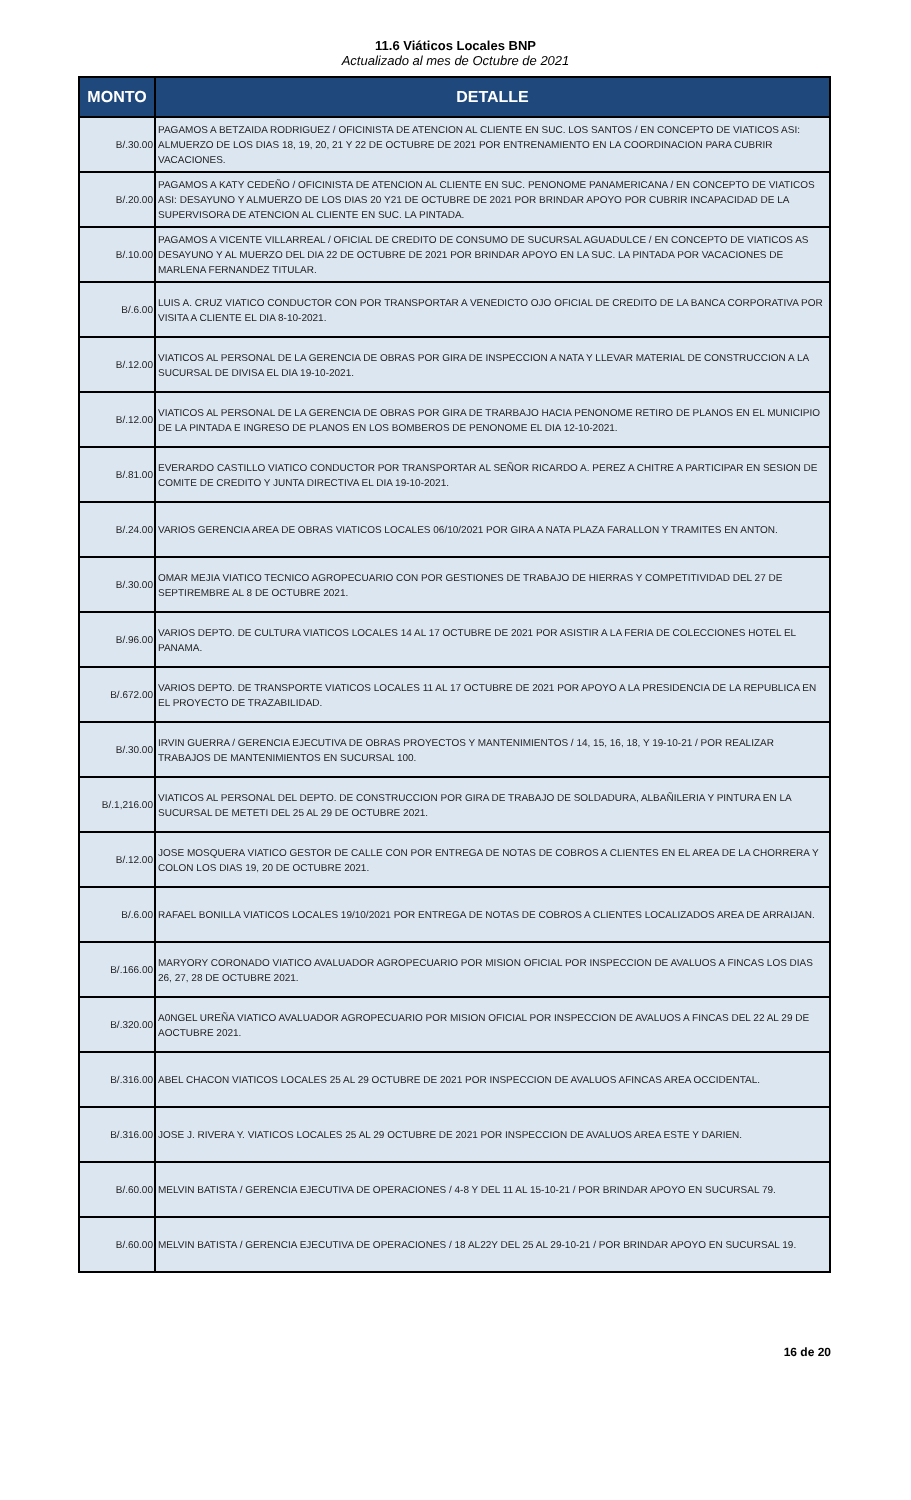11.6 Viáticos Locales BNP
Actualizado al mes de Octubre de 2021
| MONTO | DETALLE |
| --- | --- |
| B/.30.00 | PAGAMOS A BETZAIDA RODRIGUEZ / OFICINISTA DE ATENCION AL CLIENTE EN SUC. LOS SANTOS / EN CONCEPTO DE VIATICOS ASI: ALMUERZO DE LOS DIAS 18, 19, 20, 21 Y 22 DE OCTUBRE DE 2021 POR ENTRENAMIENTO EN LA COORDINACION PARA CUBRIR VACACIONES. |
| B/.20.00 | PAGAMOS A KATY CEDEÑO / OFICINISTA DE ATENCION AL CLIENTE EN SUC. PENONOME PANAMERICANA / EN CONCEPTO DE VIATICOS ASI: DESAYUNO Y ALMUERZO DE LOS DIAS 20 Y21 DE OCTUBRE DE 2021 POR BRINDAR APOYO POR CUBRIR INCAPACIDAD DE LA SUPERVISORA DE ATENCION AL CLIENTE EN SUC. LA PINTADA. |
| B/.10.00 | PAGAMOS A VICENTE VILLARREAL / OFICIAL DE CREDITO DE CONSUMO DE SUCURSAL AGUADULCE / EN CONCEPTO DE VIATICOS AS DESAYUNO Y AL MUERZO DEL DIA 22 DE OCTUBRE DE 2021 POR BRINDAR APOYO EN LA SUC. LA PINTADA POR VACACIONES DE MARLENA FERNANDEZ TITULAR. |
| B/.6.00 | LUIS A. CRUZ VIATICO CONDUCTOR CON POR TRANSPORTAR A VENEDICTO OJO OFICIAL DE CREDITO DE LA BANCA CORPORATIVA POR VISITA A CLIENTE EL DIA 8-10-2021. |
| B/.12.00 | VIATICOS AL PERSONAL DE LA GERENCIA DE OBRAS POR GIRA DE INSPECCION A NATA Y LLEVAR MATERIAL DE CONSTRUCCION A LA SUCURSAL DE DIVISA EL DIA 19-10-2021. |
| B/.12.00 | VIATICOS AL PERSONAL DE LA GERENCIA DE OBRAS POR GIRA DE TRARBAJO HACIA PENONOME RETIRO DE PLANOS EN EL MUNICIPIO DE LA PINTADA E INGRESO DE PLANOS EN LOS BOMBEROS DE PENONOME EL DIA 12-10-2021. |
| B/.81.00 | EVERARDO CASTILLO VIATICO CONDUCTOR POR TRANSPORTAR AL SEÑOR RICARDO A. PEREZ A CHITRE A PARTICIPAR EN SESION DE COMITE DE CREDITO Y JUNTA DIRECTIVA EL DIA 19-10-2021. |
| B/.24.00 | VARIOS GERENCIA AREA DE OBRAS VIATICOS LOCALES 06/10/2021 POR GIRA A NATA PLAZA FARALLON Y TRAMITES EN ANTON. |
| B/.30.00 | OMAR MEJIA VIATICO TECNICO AGROPECUARIO CON POR GESTIONES DE TRABAJO DE HIERRAS Y COMPETITIVIDAD DEL 27 DE SEPTIREMBRE AL 8 DE OCTUBRE 2021. |
| B/.96.00 | VARIOS DEPTO. DE CULTURA VIATICOS LOCALES 14 AL 17 OCTUBRE DE 2021 POR ASISTIR A LA FERIA DE COLECCIONES HOTEL EL PANAMA. |
| B/.672.00 | VARIOS DEPTO. DE TRANSPORTE VIATICOS LOCALES 11 AL 17 OCTUBRE DE 2021 POR APOYO A LA PRESIDENCIA DE LA REPUBLICA EN EL PROYECTO DE TRAZABILIDAD. |
| B/.30.00 | IRVIN GUERRA / GERENCIA EJECUTIVA DE OBRAS PROYECTOS Y MANTENIMIENTOS / 14, 15, 16, 18, Y 19-10-21 / POR REALIZAR TRABAJOS DE MANTENIMIENTOS EN SUCURSAL 100. |
| B/.1,216.00 | VIATICOS AL PERSONAL DEL DEPTO. DE CONSTRUCCION POR GIRA DE TRABAJO DE SOLDADURA, ALBAÑILERIA Y PINTURA EN LA SUCURSAL DE METETI DEL 25 AL 29 DE OCTUBRE 2021. |
| B/.12.00 | JOSE MOSQUERA VIATICO GESTOR DE CALLE CON POR ENTREGA DE NOTAS DE COBROS A CLIENTES EN EL AREA DE LA CHORRERA Y COLON LOS DIAS 19, 20 DE OCTUBRE 2021. |
| B/.6.00 | RAFAEL BONILLA VIATICOS LOCALES 19/10/2021 POR ENTREGA DE NOTAS DE COBROS A CLIENTES LOCALIZADOS AREA DE ARRAIJAN. |
| B/.166.00 | MARYORY CORONADO VIATICO AVALUADOR AGROPECUARIO POR MISION OFICIAL POR INSPECCION DE AVALUOS A FINCAS LOS DIAS 26, 27, 28 DE OCTUBRE 2021. |
| B/.320.00 | A0NGEL UREÑA VIATICO AVALUADOR AGROPECUARIO POR MISION OFICIAL POR INSPECCION DE AVALUOS A FINCAS DEL 22 AL 29 DE AOCTUBRE 2021. |
| B/.316.00 | ABEL CHACON VIATICOS LOCALES 25 AL 29 OCTUBRE DE 2021 POR INSPECCION DE AVALUOS AFINCAS AREA OCCIDENTAL. |
| B/.316.00 | JOSE J. RIVERA Y. VIATICOS LOCALES 25 AL 29 OCTUBRE DE 2021 POR INSPECCION DE AVALUOS AREA ESTE Y DARIEN. |
| B/.60.00 | MELVIN BATISTA / GERENCIA EJECUTIVA DE OPERACIONES / 4-8 Y DEL 11 AL 15-10-21 / POR BRINDAR APOYO EN SUCURSAL 79. |
| B/.60.00 | MELVIN BATISTA / GERENCIA EJECUTIVA DE OPERACIONES / 18 AL22Y DEL 25 AL 29-10-21 / POR BRINDAR APOYO EN SUCURSAL 19. |
16 de 20